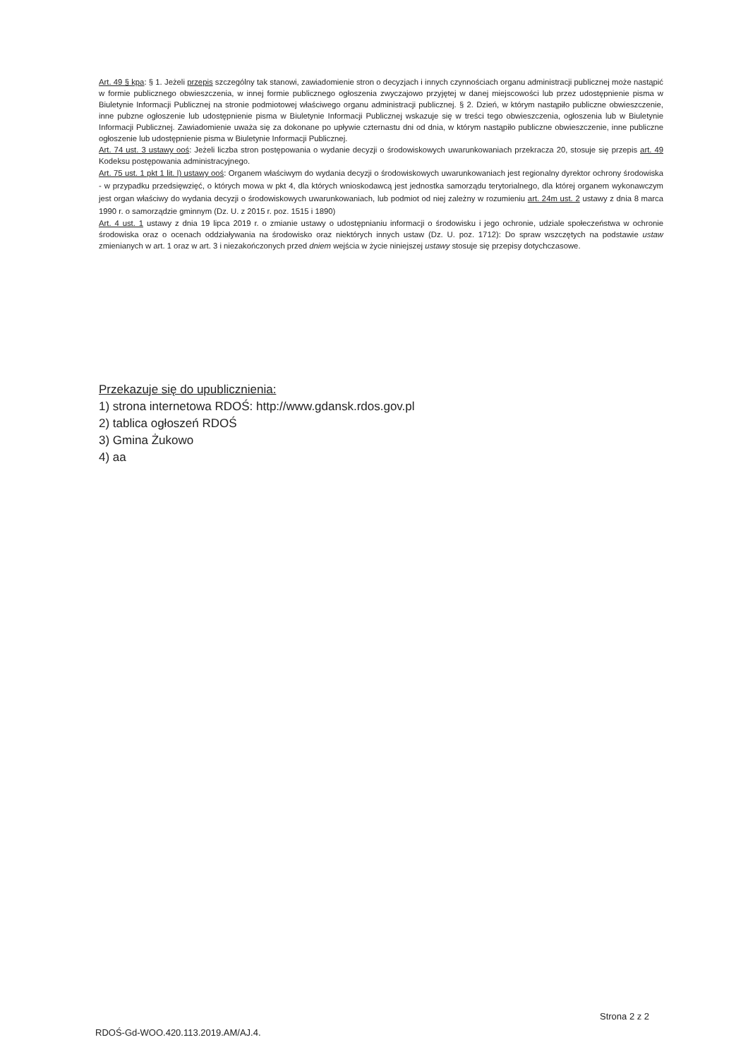Art. 49 § kpa: § 1. Jeżeli przepis szczególny tak stanowi, zawiadomienie stron o decyzjach i innych czynnościach organu administracji publicznej może nastąpić w formie publicznego obwieszczenia, w innej formie publicznego ogłoszenia zwyczajowo przyjętej w danej miejscowości lub przez udostępnienie pisma w Biuletynie Informacji Publicznej na stronie podmiotowej właściwego organu administracji publicznej. § 2. Dzień, w którym nastąpiło publiczne obwieszczenie, inne pubzne ogłoszenie lub udostępnienie pisma w Biuletynie Informacji Publicznej wskazuje się w treści tego obwieszczenia, ogłoszenia lub w Biuletynie Informacji Publicznej. Zawiadomienie uważa się za dokonane po upływie czternastu dni od dnia, w którym nastąpiło publiczne obwieszczenie, inne publiczne ogłoszenie lub udostępnienie pisma w Biuletynie Informacji Publicznej.
Art. 74 ust. 3 ustawy ooś: Jeżeli liczba stron postępowania o wydanie decyzji o środowiskowych uwarunkowaniach przekracza 20, stosuje się przepis art. 49 Kodeksu postępowania administracyjnego.
Art. 75 ust. 1 pkt 1 lit. l) ustawy ooś: Organem właściwym do wydania decyzji o środowiskowych uwarunkowaniach jest regionalny dyrektor ochrony środowiska - w przypadku przedsięwzięć, o których mowa w pkt 4, dla których wnioskodawcą jest jednostka samorządu terytorialnego, dla której organem wykonawczym jest organ właściwy do wydania decyzji o środowiskowych uwarunkowaniach, lub podmiot od niej zależny w rozumieniu art. 24m ust. 2 ustawy z dnia 8 marca 1990 r. o samorządzie gminnym (Dz. U. z 2015 r. poz. 1515 i 1890)
Art. 4 ust. 1 ustawy z dnia 19 lipca 2019 r. o zmianie ustawy o udostępnianiu informacji o środowisku i jego ochronie, udziale społeczeństwa w ochronie środowiska oraz o ocenach oddziaływania na środowisko oraz niektórych innych ustaw (Dz. U. poz. 1712): Do spraw wszczętych na podstawie ustaw zmienianych w art. 1 oraz w art. 3 i niezakończonych przed dniem wejścia w życie niniejszej ustawy stosuje się przepisy dotychczasowe.
Przekazuje się do upublicznienia:
1) strona internetowa RDOŚ: http://www.gdansk.rdos.gov.pl
2) tablica ogłoszeń RDOŚ
3) Gmina Żukowo
4) aa
Strona 2 z 2
RDOŚ-Gd-WOO.420.113.2019.AM/AJ.4.